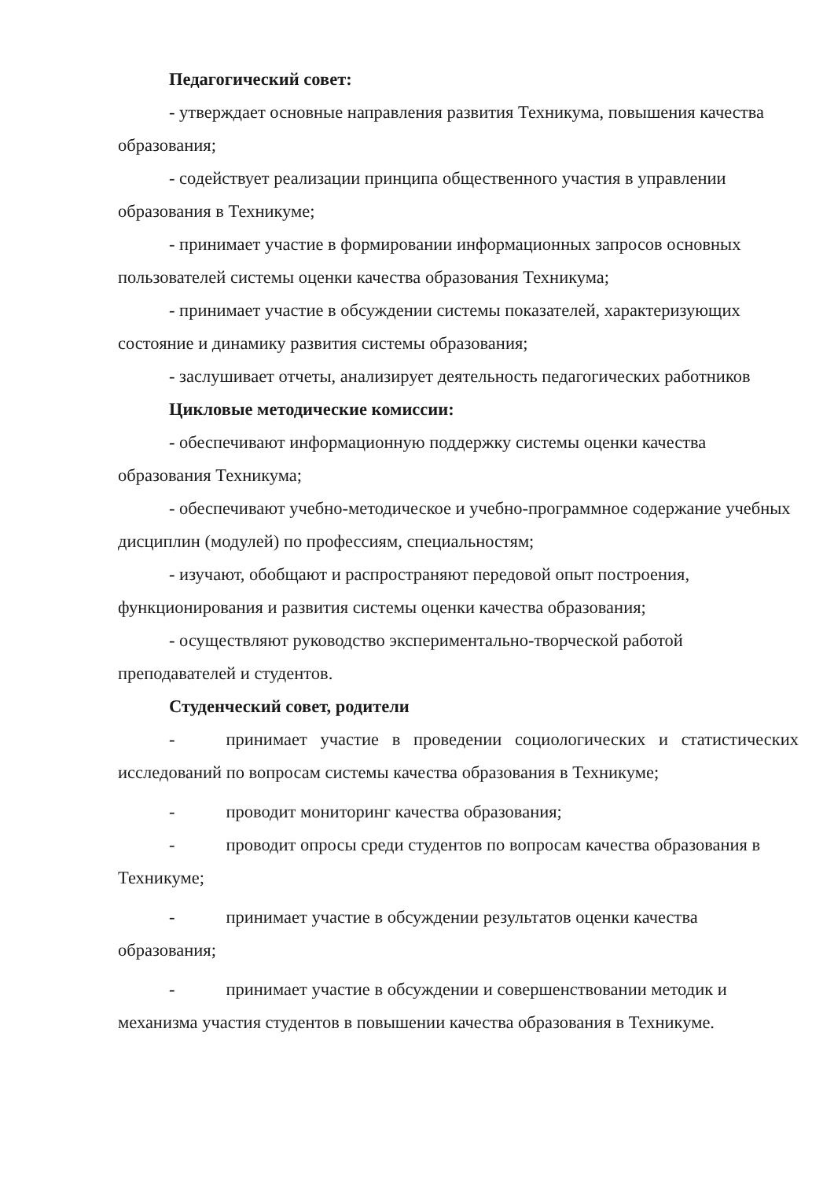Педагогический совет:
- утверждает основные направления развития Техникума, повышения качества образования;
- содействует реализации принципа общественного участия в управлении образования в Техникуме;
- принимает участие в формировании информационных запросов основных пользователей системы оценки качества образования Техникума;
- принимает участие в обсуждении системы показателей, характеризующих состояние и динамику развития системы образования;
- заслушивает отчеты, анализирует деятельность педагогических работников
Цикловые методические комиссии:
- обеспечивают информационную поддержку системы оценки качества образования Техникума;
- обеспечивают учебно-методическое и учебно-программное содержание учебных дисциплин (модулей) по профессиям, специальностям;
- изучают, обобщают и распространяют передовой опыт построения, функционирования и развития системы оценки качества образования;
- осуществляют руководство экспериментально-творческой работой преподавателей и студентов.
Студенческий совет, родители
- принимает участие в проведении социологических и статистических исследований по вопросам системы качества образования в Техникуме;
- проводит мониторинг качества образования;
- проводит опросы среди студентов по вопросам качества образования в Техникуме;
- принимает участие в обсуждении результатов оценки качества образования;
- принимает участие в обсуждении и совершенствовании методик и механизма участия студентов в повышении качества образования в Техникуме.